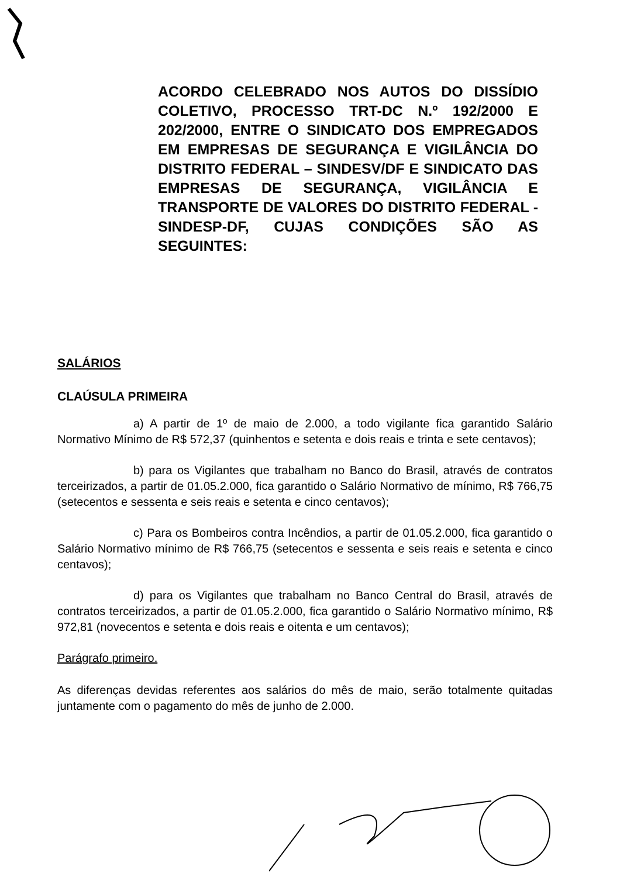ACORDO CELEBRADO NOS AUTOS DO DISSÍDIO COLETIVO, PROCESSO TRT-DC N.º 192/2000 E 202/2000, ENTRE O SINDICATO DOS EMPREGADOS EM EMPRESAS DE SEGURANÇA E VIGILÂNCIA DO DISTRITO FEDERAL – SINDESV/DF E SINDICATO DAS EMPRESAS DE SEGURANÇA, VIGILÂNCIA E TRANSPORTE DE VALORES DO DISTRITO FEDERAL - SINDESP-DF, CUJAS CONDIÇÕES SÃO AS SEGUINTES:
SALÁRIOS
CLAÚSULA PRIMEIRA
a) A partir de 1º de maio de 2.000, a todo vigilante fica garantido Salário Normativo Mínimo de R$ 572,37 (quinhentos e setenta e dois reais e trinta e sete centavos);
b) para os Vigilantes que trabalham no Banco do Brasil, através de contratos terceirizados, a partir de 01.05.2.000, fica garantido o Salário Normativo de mínimo, R$ 766,75 (setecentos e sessenta e seis reais e setenta e cinco centavos);
c) Para os Bombeiros contra Incêndios, a partir de 01.05.2.000, fica garantido o Salário Normativo mínimo de R$ 766,75 (setecentos e sessenta e seis reais e setenta e cinco centavos);
d) para os Vigilantes que trabalham no Banco Central do Brasil, através de contratos terceirizados, a partir de 01.05.2.000, fica garantido o Salário Normativo mínimo, R$ 972,81 (novecentos e setenta e dois reais e oitenta e um centavos);
Parágrafo primeiro.
As diferenças devidas referentes aos salários do mês de maio, serão totalmente quitadas juntamente com o pagamento do mês de junho de 2.000.